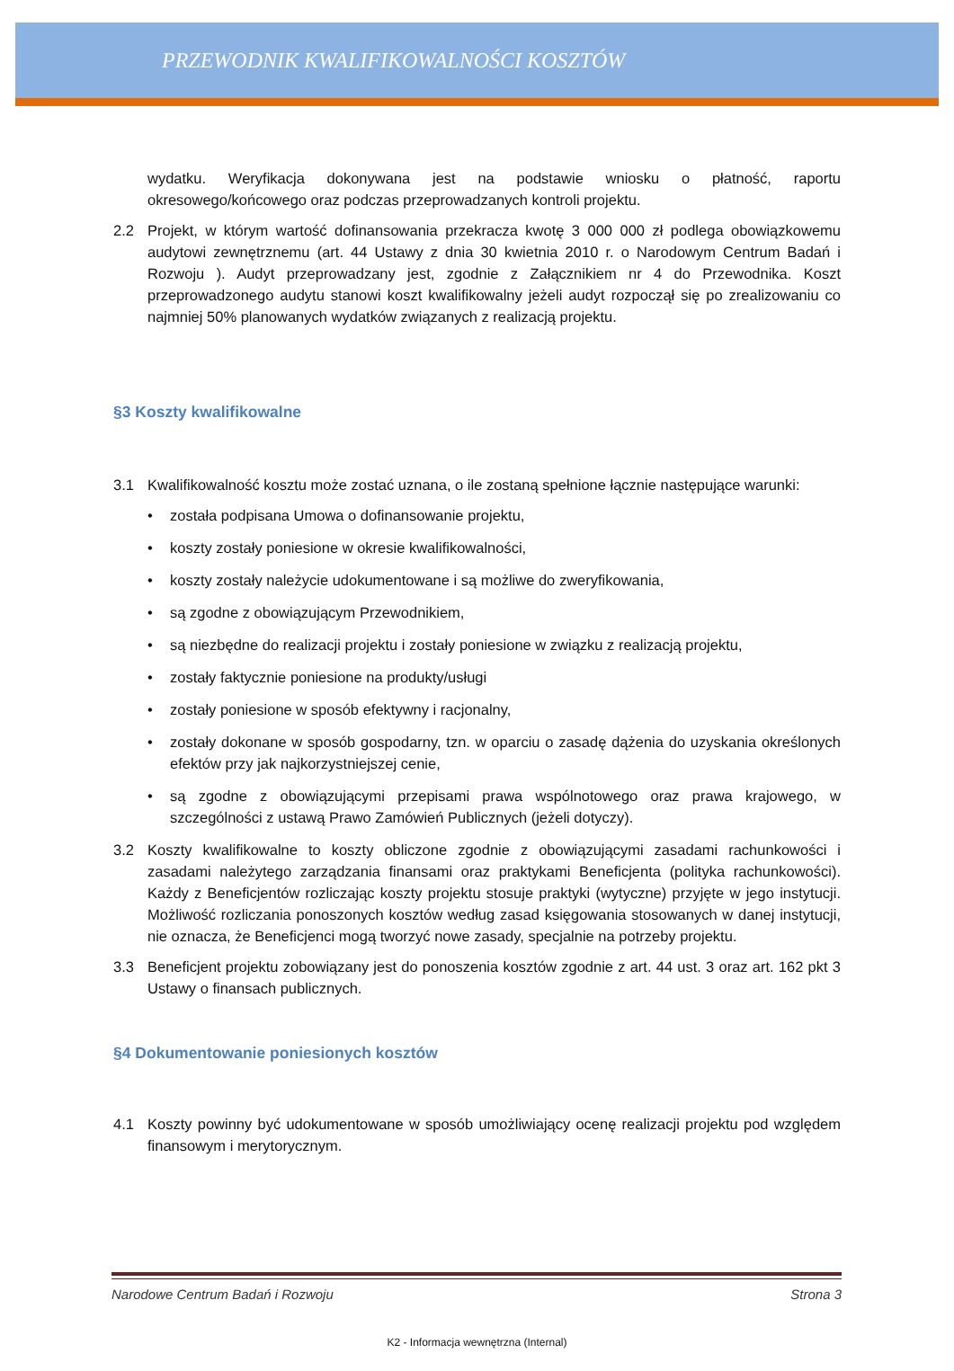PRZEWODNIK KWALIFIKOWALNOŚCI KOSZTÓW
wydatku. Weryfikacja dokonywana jest na podstawie wniosku o płatność, raportu okresowego/końcowego oraz podczas przeprowadzanych kontroli projektu.
2.2 Projekt, w którym wartość dofinansowania przekracza kwotę 3 000 000 zł podlega obowiązkowemu audytowi zewnętrznemu (art. 44 Ustawy z dnia 30 kwietnia 2010 r. o Narodowym Centrum Badań i Rozwoju ). Audyt przeprowadzany jest, zgodnie z Załącznikiem nr 4 do Przewodnika. Koszt przeprowadzonego audytu stanowi koszt kwalifikowalny jeżeli audyt rozpoczął się po zrealizowaniu co najmniej 50% planowanych wydatków związanych z realizacją projektu.
§3 Koszty kwalifikowalne
3.1 Kwalifikowalność kosztu może zostać uznana, o ile zostaną spełnione łącznie następujące warunki:
• została podpisana Umowa o dofinansowanie projektu,
• koszty zostały poniesione w okresie kwalifikowalności,
• koszty zostały należycie udokumentowane i są możliwe do zweryfikowania,
• są zgodne z obowiązującym Przewodnikiem,
• są niezbędne do realizacji projektu i zostały poniesione w związku z realizacją projektu,
• zostały faktycznie poniesione na produkty/usługi
• zostały poniesione w sposób efektywny i racjonalny,
• zostały dokonane w sposób gospodarny, tzn. w oparciu o zasadę dążenia do uzyskania określonych efektów przy jak najkorzystniejszej cenie,
• są zgodne z obowiązującymi przepisami prawa wspólnotowego oraz prawa krajowego, w szczególności z ustawą Prawo Zamówień Publicznych (jeżeli dotyczy).
3.2 Koszty kwalifikowalne to koszty obliczone zgodnie z obowiązującymi zasadami rachunkowości i zasadami należytego zarządzania finansami oraz praktykami Beneficjenta (polityka rachunkowości). Każdy z Beneficjentów rozliczając koszty projektu stosuje praktyki (wytyczne) przyjęte w jego instytucji. Możliwość rozliczania ponoszonych kosztów według zasad księgowania stosowanych w danej instytucji, nie oznacza, że Beneficjenci mogą tworzyć nowe zasady, specjalnie na potrzeby projektu.
3.3 Beneficjent projektu zobowiązany jest do ponoszenia kosztów zgodnie z art. 44 ust. 3 oraz art. 162 pkt 3 Ustawy o finansach publicznych.
§4 Dokumentowanie poniesionych kosztów
4.1 Koszty powinny być udokumentowane w sposób umożliwiający ocenę realizacji projektu pod względem finansowym i merytorycznym.
Narodowe Centrum Badań i Rozwoju Strona 3
K2 - Informacja wewnętrzna (Internal)